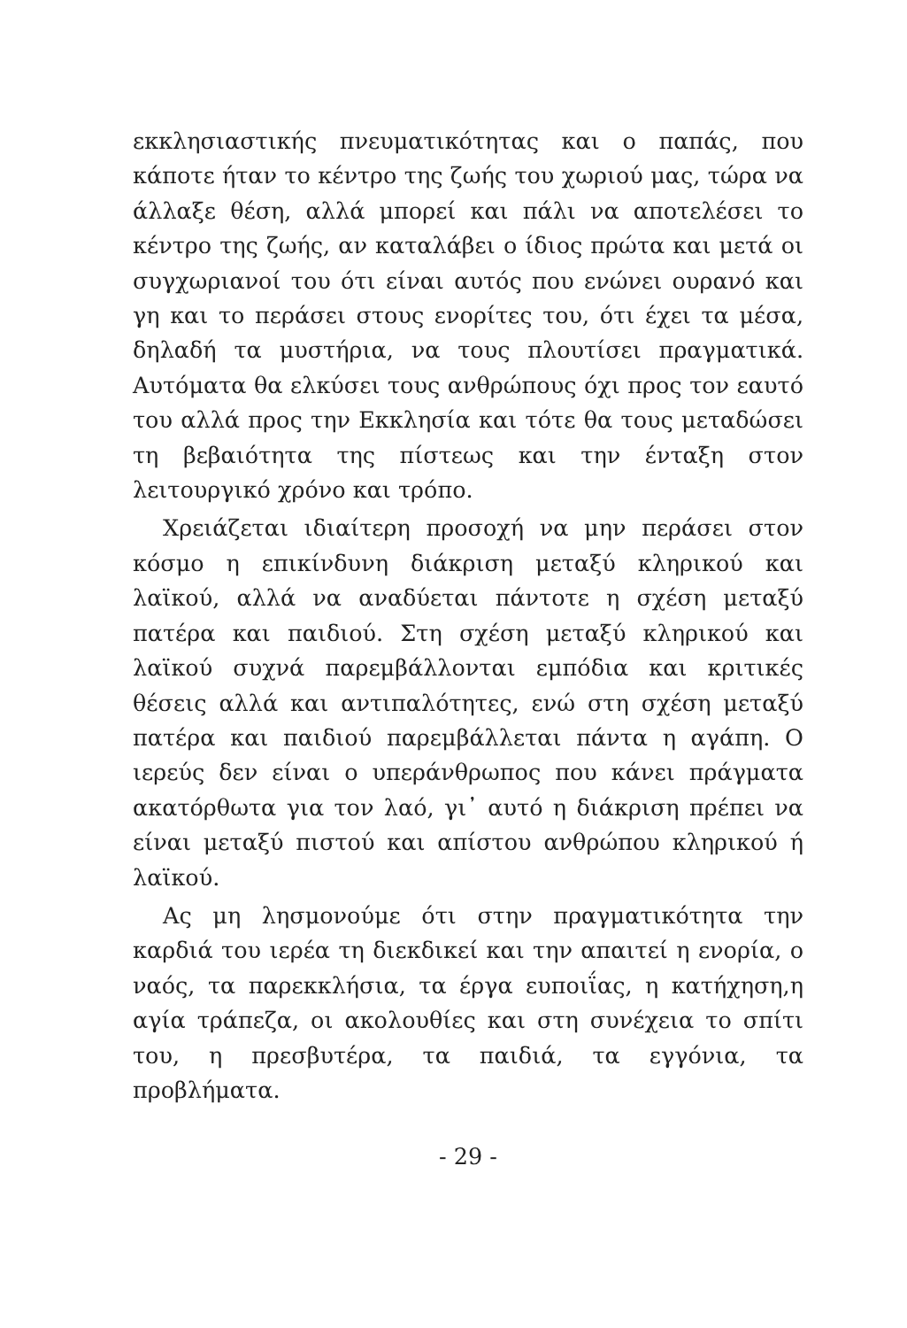εκκλησιαστικής πνευματικότητας και ο παπάς, που κάποτε ήταν το κέντρο της ζωής του χωριού μας, τώρα να άλλαξε θέση, αλλά μπορεί και πάλι να αποτελέσει το κέντρο της ζωής, αν καταλάβει ο ίδιος πρώτα και μετά οι συγχωριανοί του ότι είναι αυτός που ενώνει ουρανό και γη και το περάσει στους ενορίτες του, ότι έχει τα μέσα, δηλαδή τα μυστήρια, να τους πλουτίσει πραγματικά. Αυτόματα θα ελκύσει τους ανθρώπους όχι προς τον εαυτό του αλλά προς την Εκκλησία και τότε θα τους μεταδώσει τη βεβαιότητα της πίστεως και την ένταξη στον λειτουργικό χρόνο και τρόπο.
Χρειάζεται ιδιαίτερη προσοχή να μην περάσει στον κόσμο η επικίνδυνη διάκριση μεταξύ κληρικού και λαϊκού, αλλά να αναδύεται πάντοτε η σχέση μεταξύ πατέρα και παιδιού. Στη σχέση μεταξύ κληρικού και λαϊκού συχνά παρεμβάλλονται εμπόδια και κριτικές θέσεις αλλά και αντιπαλότητες, ενώ στη σχέση μεταξύ πατέρα και παιδιού παρεμβάλλεται πάντα η αγάπη. Ο ιερεύς δεν είναι ο υπεράνθρωπος που κάνει πράγματα ακατόρθωτα για τον λαό, γι᾽ αυτό η διάκριση πρέπει να είναι μεταξύ πιστού και απίστου ανθρώπου κληρικού ή λαϊκού.
Ας μη λησμονούμε ότι στην πραγματικότητα την καρδιά του ιερέα τη διεκδικεί και την απαιτεί η ενορία, ο ναός, τα παρεκκλήσια, τα έργα ευποιΐας, η κατήχηση,η αγία τράπεζα, οι ακολουθίες και στη συνέχεια το σπίτι του, η πρεσβυτέρα, τα παιδιά, τα εγγόνια, τα προβλήματα.
- 29 -